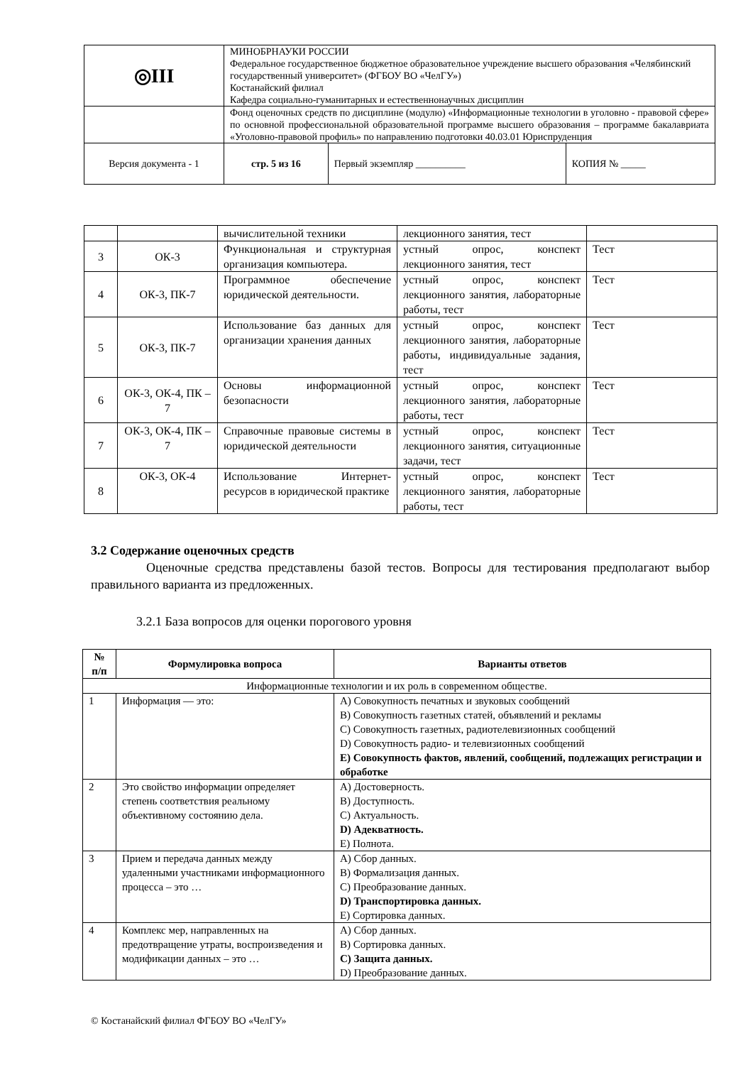| ◎ΙΙΙ | МИНОБРНАУКИ РОССИИ Федеральное государственное бюджетное образовательное учреждение высшего образования «Челябинский государственный университет» (ФГБОУ ВО «ЧелГУ») Костанайский филиал Кафедра социально-гуманитарных и естественнонаучных дисциплин | | | |
| | Фонд оценочных средств по дисциплине (модулю) «Информационные технологии в уголовно - правовой сфере» по основной профессиональной образовательной программе высшего образования – программе бакалавриата «Уголовно-правовой профиль» по направлению подготовки 40.03.01 Юриспруденция | | | |
| Версия документа - 1 | | стр. 5 из 16 | Первый экземпляр __________ | КОПИЯ № _____ |
| | | вычислительной техники | лекционного занятия, тест | |
| 3 | ОК-3 | Функциональная и структурная организация компьютера. | устный опрос, конспект лекционного занятия, тест | Тест |
| 4 | ОК-3, ПК-7 | Программное обеспечение юридической деятельности. | устный опрос, конспект лекционного занятия, лабораторные работы, тест | Тест |
| 5 | ОК-3, ПК-7 | Использование баз данных для организации хранения данных | устный опрос, конспект лекционного занятия, лабораторные работы, индивидуальные задания, тест | Тест |
| 6 | ОК-3, ОК-4, ПК – 7 | Основы информационной безопасности | устный опрос, конспект лекционного занятия, лабораторные работы, тест | Тест |
| 7 | ОК-3, ОК-4, ПК – 7 | Справочные правовые системы в юридической деятельности | устный опрос, конспект лекционного занятия, ситуационные задачи, тест | Тест |
| 8 | ОК-3, ОК-4 | Использование Интернет-ресурсов в юридической практике | устный опрос, конспект лекционного занятия, лабораторные работы, тест | Тест |
3.2 Содержание оценочных средств
Оценочные средства представлены базой тестов. Вопросы для тестирования предполагают выбор правильного варианта из предложенных.
3.2.1 База вопросов для оценки порогового уровня
| № п/п | Формулировка вопроса | Варианты ответов |
| --- | --- | --- |
| Информационные технологии и их роль в современном обществе. | | |
| 1 | Информация — это: | A) Совокупность печатных и звуковых сообщений B) Совокупность газетных статей, объявлений и рекламы C) Совокупность газетных, радиотелевизионных сообщений D) Совокупность радио- и телевизионных сообщений E) Совокупность фактов, явлений, сообщений, подлежащих регистрации и обработке |
| 2 | Это свойство информации определяет степень соответствия реальному объективному состоянию дела. | A) Достоверность. B) Доступность. C) Актуальность. D) Адекватность. E) Полнота. |
| 3 | Прием и передача данных между удаленными участниками информационного процесса – это … | A) Сбор данных. B) Формализация данных. C) Преобразование данных. D) Транспортировка данных. E) Сортировка данных. |
| 4 | Комплекс мер, направленных на предотвращение утраты, воспроизведения и модификации данных – это … | A) Сбор данных. B) Сортировка данных. C) Защита данных. D) Преобразование данных. |
© Костанайский филиал ФГБОУ ВО «ЧелГУ»